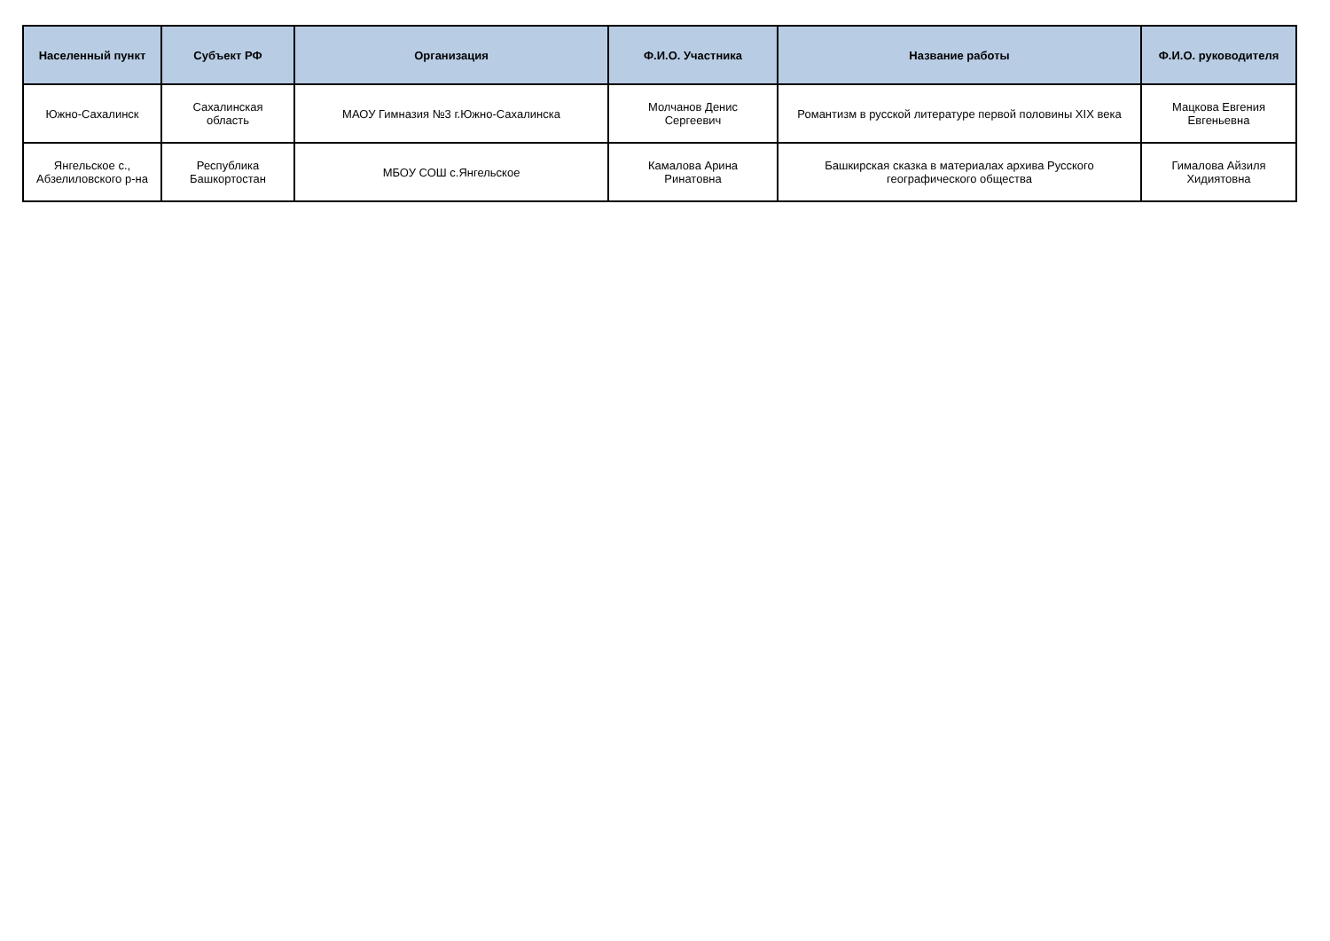| Населенный пункт | Субъект РФ | Организация | Ф.И.О. Участника | Название работы | Ф.И.О. руководителя |
| --- | --- | --- | --- | --- | --- |
| Южно-Сахалинск | Сахалинская область | МАОУ Гимназия №3 г.Южно-Сахалинска | Молчанов Денис Сергеевич | Романтизм в русской литературе первой половины XIX века | Мацкова Евгения Евгеньевна |
| Янгельское с., Абзелиловского р-на | Республика Башкортостан | МБОУ СОШ с.Янгельское | Камалова Арина Ринатовна | Башкирская сказка в материалах архива Русского географического общества | Гималова Айзиля Хидиятовна |